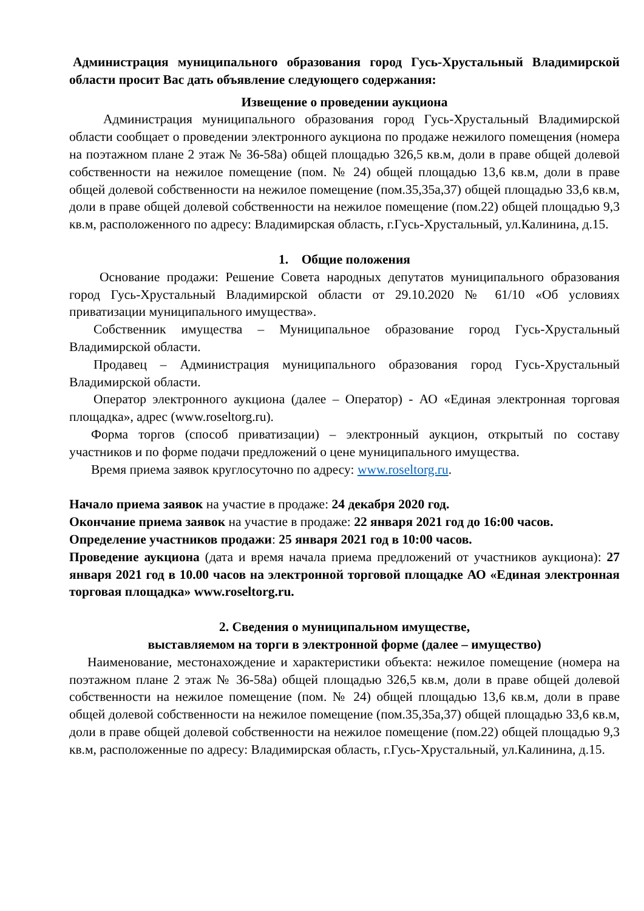Администрация муниципального образования город Гусь-Хрустальный Владимирской области просит Вас дать объявление следующего содержания:
Извещение о проведении аукциона
Администрация муниципального образования город Гусь-Хрустальный Владимирской области сообщает о проведении электронного аукциона по продаже нежилого помещения (номера на поэтажном плане 2 этаж № 36-58а) общей площадью 326,5 кв.м, доли в праве общей долевой собственности на нежилое помещение (пом. № 24) общей площадью 13,6 кв.м, доли в праве общей долевой собственности на нежилое помещение (пом.35,35а,37) общей площадью 33,6 кв.м, доли в праве общей долевой собственности на нежилое помещение (пом.22) общей площадью 9,3 кв.м, расположенного по адресу: Владимирская область, г.Гусь-Хрустальный, ул.Калинина, д.15.
1. Общие положения
Основание продажи: Решение Совета народных депутатов муниципального образования город Гусь-Хрустальный Владимирской области от 29.10.2020 № 61/10 «Об условиях приватизации муниципального имущества».
Собственник имущества – Муниципальное образование город Гусь-Хрустальный Владимирской области.
Продавец – Администрация муниципального образования город Гусь-Хрустальный Владимирской области.
Оператор электронного аукциона (далее – Оператор) - АО «Единая электронная торговая площадка», адрес (www.roseltorg.ru).
Форма торгов (способ приватизации) – электронный аукцион, открытый по составу участников и по форме подачи предложений о цене муниципального имущества.
Время приема заявок круглосуточно по адресу: www.roseltorg.ru.
Начало приема заявок на участие в продаже: 24 декабря 2020 год.
Окончание приема заявок на участие в продаже: 22 января 2021 год до 16:00 часов.
Определение участников продажи: 25 января 2021 год в 10:00 часов.
Проведение аукциона (дата и время начала приема предложений от участников аукциона): 27 января 2021 год в 10.00 часов на электронной торговой площадке АО «Единая электронная торговая площадка» www.roseltorg.ru.
2. Сведения о муниципальном имуществе,
выставляемом на торги в электронной форме (далее – имущество)
Наименование, местонахождение и характеристики объекта: нежилое помещение (номера на поэтажном плане 2 этаж № 36-58а) общей площадью 326,5 кв.м, доли в праве общей долевой собственности на нежилое помещение (пом. № 24) общей площадью 13,6 кв.м, доли в праве общей долевой собственности на нежилое помещение (пом.35,35а,37) общей площадью 33,6 кв.м, доли в праве общей долевой собственности на нежилое помещение (пом.22) общей площадью 9,3 кв.м, расположенные по адресу: Владимирская область, г.Гусь-Хрустальный, ул.Калинина, д.15.